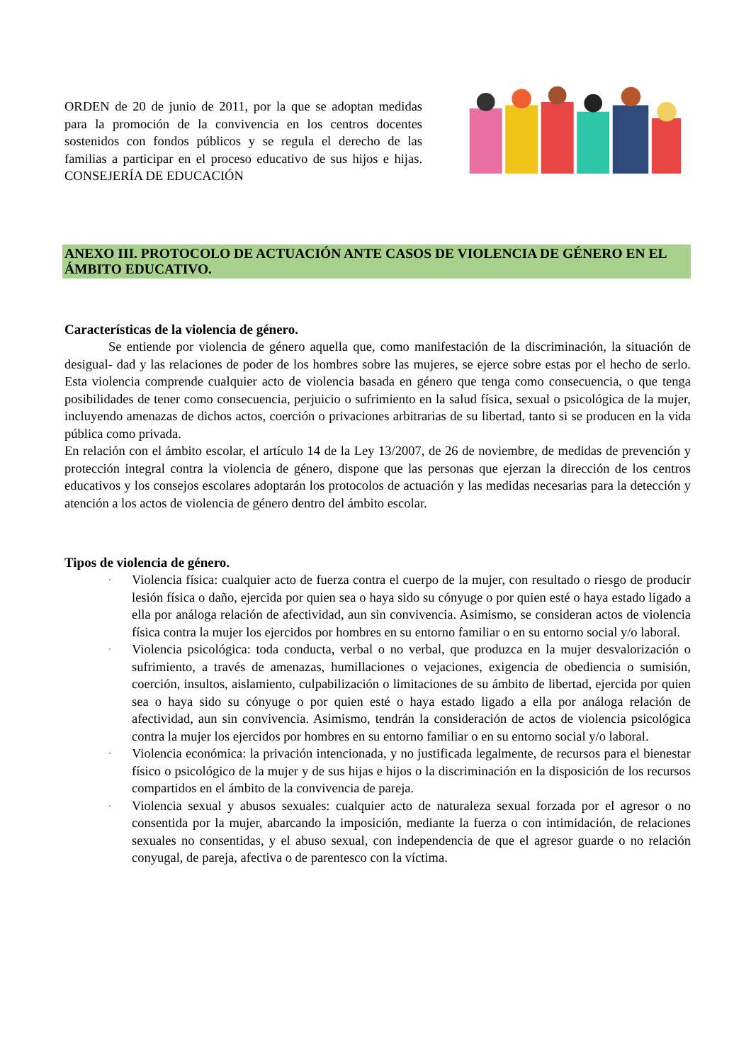ORDEN de 20 de junio de 2011, por la que se adoptan medidas para la promoción de la convivencia en los centros docentes sostenidos con fondos públicos y se regula el derecho de las familias a participar en el proceso educativo de sus hijos e hijas. CONSEJERÍA DE EDUCACIÓN
ANEXO III. PROTOCOLO DE ACTUACIÓN ANTE CASOS DE VIOLENCIA DE GÉNERO EN EL ÁMBITO EDUCATIVO.
Características de la violencia de género.
Se entiende por violencia de género aquella que, como manifestación de la discriminación, la situación de desigual- dad y las relaciones de poder de los hombres sobre las mujeres, se ejerce sobre estas por el hecho de serlo. Esta violencia comprende cualquier acto de violencia basada en género que tenga como consecuencia, o que tenga posibilidades de tener como consecuencia, perjuicio o sufrimiento en la salud física, sexual o psicológica de la mujer, incluyendo amenazas de dichos actos, coerción o privaciones arbitrarias de su libertad, tanto si se producen en la vida pública como privada.
En relación con el ámbito escolar, el artículo 14 de la Ley 13/2007, de 26 de noviembre, de medidas de prevención y protección integral contra la violencia de género, dispone que las personas que ejerzan la dirección de los centros educativos y los consejos escolares adoptarán los protocolos de actuación y las medidas necesarias para la detección y atención a los actos de violencia de género dentro del ámbito escolar.
Tipos de violencia de género.
· Violencia física: cualquier acto de fuerza contra el cuerpo de la mujer, con resultado o riesgo de producir lesión física o daño, ejercida por quien sea o haya sido su cónyuge o por quien esté o haya estado ligado a ella por análoga relación de afectividad, aun sin convivencia. Asimismo, se consideran actos de violencia física contra la mujer los ejercidos por hombres en su entorno familiar o en su entorno social y/o laboral.
· Violencia psicológica: toda conducta, verbal o no verbal, que produzca en la mujer desvalorización o sufrimiento, a través de amenazas, humillaciones o vejaciones, exigencia de obediencia o sumisión, coerción, insultos, aislamiento, culpabilización o limitaciones de su ámbito de libertad, ejercida por quien sea o haya sido su cónyuge o por quien esté o haya estado ligado a ella por análoga relación de afectividad, aun sin convivencia. Asimismo, tendrán la consideración de actos de violencia psicológica contra la mujer los ejercidos por hombres en su entorno familiar o en su entorno social y/o laboral.
· Violencia económica: la privación intencionada, y no justificada legalmente, de recursos para el bienestar físico o psicológico de la mujer y de sus hijas e hijos o la discriminación en la disposición de los recursos compartidos en el ámbito de la convivencia de pareja.
· Violencia sexual y abusos sexuales: cualquier acto de naturaleza sexual forzada por el agresor o no consentida por la mujer, abarcando la imposición, mediante la fuerza o con intimidación, de relaciones sexuales no consentidas, y el abuso sexual, con independencia de que el agresor guarde o no relación conyugal, de pareja, afectiva o de parentesco con la víctima.